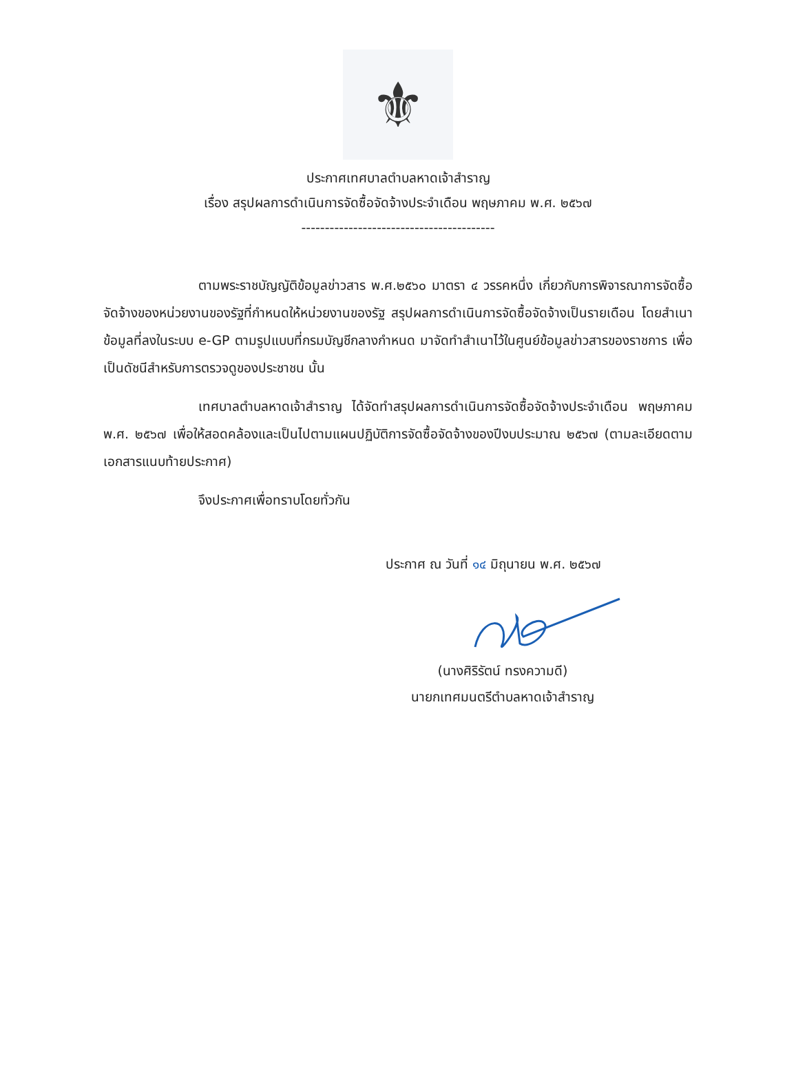⚜
ประกาศเทศบาลตำบลหาดเจ้าสำราญ
เรื่อง สรุปผลการดำเนินการจัดซื้อจัดจ้างประจำเดือน พฤษภาคม พ.ศ. ๒๕๖๗
-----------------------------------------
ตามพระราชบัญญัติข้อมูลข่าวสาร พ.ศ.๒๕๖๐ มาตรา ๔ วรรคหนึ่ง เกี่ยวกับการพิจารณาการจัดซื้อจัดจ้างของหน่วยงานของรัฐที่กำหนดให้หน่วยงานของรัฐ สรุปผลการดำเนินการจัดซื้อจัดจ้างเป็นรายเดือน โดยสำเนาข้อมูลที่ลงในระบบ e-GP ตามรูปแบบที่กรมบัญชีกลางกำหนด มาจัดทำสำเนาไว้ในศูนย์ข้อมูลข่าวสารของราชการ เพื่อเป็นดัชนีสำหรับการตรวจดูของประชาชน นั้น
เทศบาลตำบลหาดเจ้าสำราญ ได้จัดทำสรุปผลการดำเนินการจัดซื้อจัดจ้างประจำเดือน พฤษภาคม พ.ศ. ๒๕๖๗ เพื่อให้สอดคล้องและเป็นไปตามแผนปฏิบัติการจัดซื้อจัดจ้างของปีงบประมาณ ๒๕๖๗ (ตามละเอียดตามเอกสารแนบท้ายประกาศ)
จึงประกาศเพื่อทราบโดยทั่วกัน
ประกาศ ณ วันที่ ๑๔ มิถุนายน พ.ศ. ๒๕๖๗
(นางศิริรัตน์ ทรงความดี)
นายกเทศมนตรีตำบลหาดเจ้าสำราญ